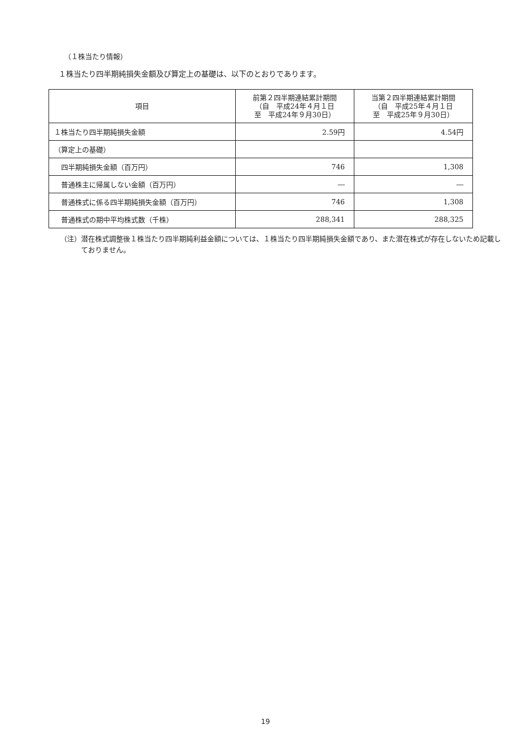（１株当たり情報）
１株当たり四半期純損失金額及び算定上の基礎は、以下のとおりであります。
| 項目 | 前第２四半期連結累計期間 （自 平成24年４月１日 至 平成24年９月30日） | 当第２四半期連結累計期間 （自 平成25年４月１日 至 平成25年９月30日） |
| --- | --- | --- |
| １株当たり四半期純損失金額 | 2.59円 | 4.54円 |
| （算定上の基礎） | | |
| 四半期純損失金額（百万円） | 746 | 1,308 |
| 普通株主に帰属しない金額（百万円） | ― | ― |
| 普通株式に係る四半期純損失金額（百万円） | 746 | 1,308 |
| 普通株式の期中平均株式数（千株） | 288,341 | 288,325 |
（注）潜在株式調整後１株当たり四半期純利益金額については、１株当たり四半期純損失金額であり、また潜在株式が存在しないため記載しておりません。
19